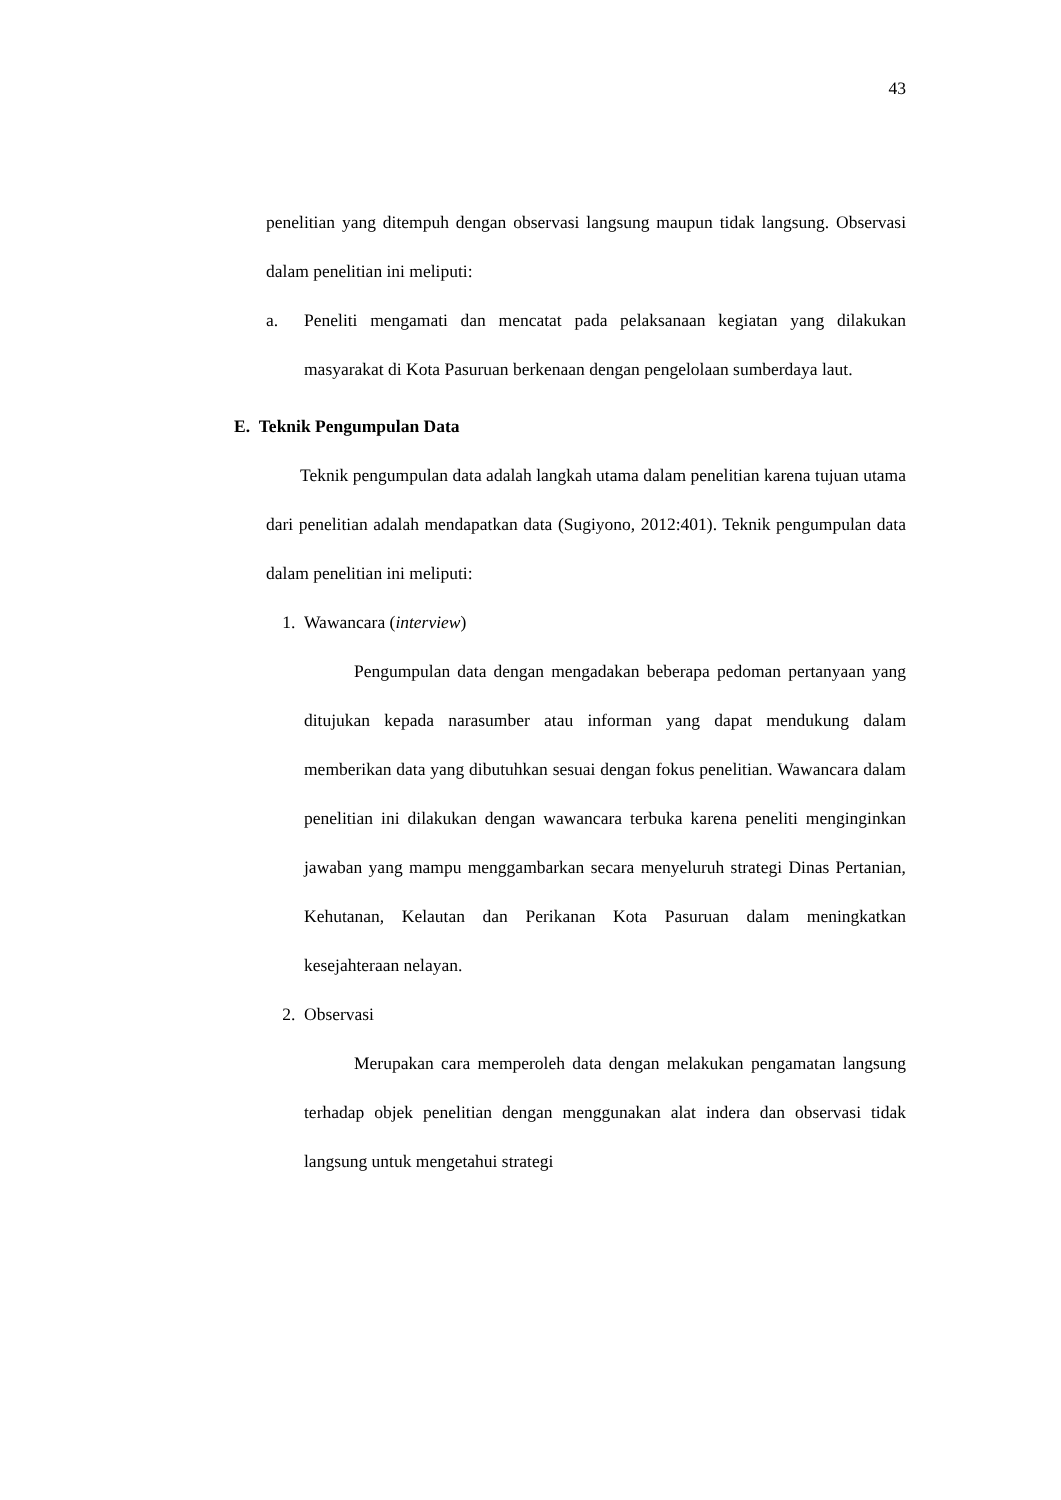43
penelitian yang ditempuh dengan observasi langsung maupun tidak langsung. Observasi dalam penelitian ini meliputi:
a. Peneliti mengamati dan mencatat pada pelaksanaan kegiatan yang dilakukan masyarakat di Kota Pasuruan berkenaan dengan pengelolaan sumberdaya laut.
E. Teknik Pengumpulan Data
Teknik pengumpulan data adalah langkah utama dalam penelitian karena tujuan utama dari penelitian adalah mendapatkan data (Sugiyono, 2012:401). Teknik pengumpulan data dalam penelitian ini meliputi:
1. Wawancara (interview)
Pengumpulan data dengan mengadakan beberapa pedoman pertanyaan yang ditujukan kepada narasumber atau informan yang dapat mendukung dalam memberikan data yang dibutuhkan sesuai dengan fokus penelitian. Wawancara dalam penelitian ini dilakukan dengan wawancara terbuka karena peneliti menginginkan jawaban yang mampu menggambarkan secara menyeluruh strategi Dinas Pertanian, Kehutanan, Kelautan dan Perikanan Kota Pasuruan dalam meningkatkan kesejahteraan nelayan.
2. Observasi
Merupakan cara memperoleh data dengan melakukan pengamatan langsung terhadap objek penelitian dengan menggunakan alat indera dan observasi tidak langsung untuk mengetahui strategi